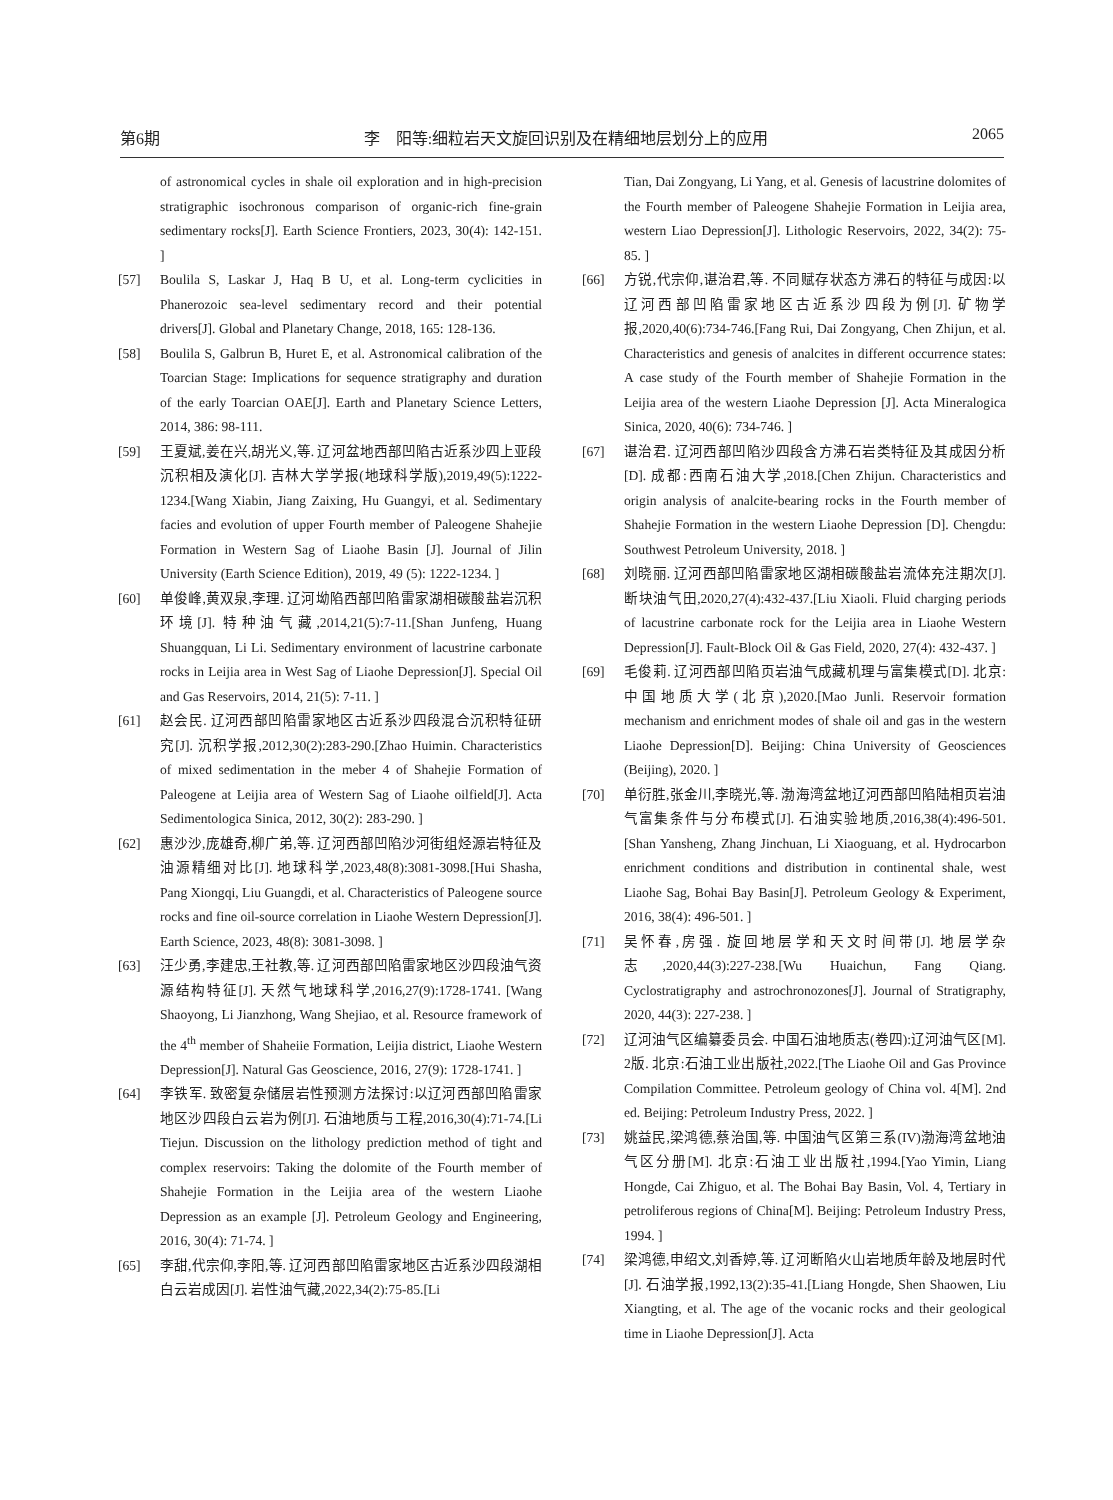第6期 李　阳等:细粒岩天文旋回识别及在精细地层划分上的应用 2065
of astronomical cycles in shale oil exploration and in high-precision stratigraphic isochronous comparison of organic-rich fine-grain sedimentary rocks[J]. Earth Science Frontiers, 2023, 30(4): 142-151. ]
[57] Boulila S, Laskar J, Haq B U, et al. Long-term cyclicities in Phanerozoic sea-level sedimentary record and their potential drivers[J]. Global and Planetary Change, 2018, 165: 128-136.
[58] Boulila S, Galbrun B, Huret E, et al. Astronomical calibration of the Toarcian Stage: Implications for sequence stratigraphy and duration of the early Toarcian OAE[J]. Earth and Planetary Science Letters, 2014, 386: 98-111.
[59] 王夏斌,姜在兴,胡光义,等. 辽河盆地西部凹陷古近系沙四上亚段沉积相及演化[J]. 吉林大学学报(地球科学版),2019,49(5):1222-1234.[Wang Xiabin, Jiang Zaixing, Hu Guangyi, et al. Sedimentary facies and evolution of upper Fourth member of Paleogene Shahejie Formation in Western Sag of Liaohe Basin [J]. Journal of Jilin University (Earth Science Edition), 2019, 49 (5): 1222-1234. ]
[60] 单俊峰,黄双泉,李理. 辽河坳陷西部凹陷雷家湖相碳酸盐岩沉积环境[J]. 特种油气藏,2014,21(5):7-11.[Shan Junfeng, Huang Shuangquan, Li Li. Sedimentary environment of lacustrine carbonate rocks in Leijia area in West Sag of Liaohe Depression[J]. Special Oil and Gas Reservoirs, 2014, 21(5): 7-11. ]
[61] 赵会民. 辽河西部凹陷雷家地区古近系沙四段混合沉积特征研究[J]. 沉积学报,2012,30(2):283-290.[Zhao Huimin. Characteristics of mixed sedimentation in the meber 4 of Shahejie Formation of Paleogene at Leijia area of Western Sag of Liaohe oilfield[J]. Acta Sedimentologica Sinica, 2012, 30(2): 283-290. ]
[62] 惠沙沙,庞雄奇,柳广弟,等. 辽河西部凹陷沙河街组烃源岩特征及油源精细对比[J]. 地球科学,2023,48(8):3081-3098.[Hui Shasha, Pang Xiongqi, Liu Guangdi, et al. Characteristics of Paleogene source rocks and fine oil-source correlation in Liaohe Western Depression[J]. Earth Science, 2023, 48(8): 3081-3098. ]
[63] 汪少勇,李建忠,王社教,等. 辽河西部凹陷雷家地区沙四段油气资源结构特征[J]. 天然气地球科学,2016,27(9):1728-1741. [Wang Shaoyong, Li Jianzhong, Wang Shejiao, et al. Resource framework of the 4<sup>th</sup> member of Shaheiie Formation, Leijia district, Liaohe Western Depression[J]. Natural Gas Geoscience, 2016, 27(9): 1728-1741. ]
[64] 李铁军. 致密复杂储层岩性预测方法探讨:以辽河西部凹陷雷家地区沙四段白云岩为例[J]. 石油地质与工程,2016,30(4):71-74.[Li Tiejun. Discussion on the lithology prediction method of tight and complex reservoirs: Taking the dolomite of the Fourth member of Shahejie Formation in the Leijia area of the western Liaohe Depression as an example [J]. Petroleum Geology and Engineering, 2016, 30(4): 71-74. ]
[65] 李甜,代宗仰,李阳,等. 辽河西部凹陷雷家地区古近系沙四段湖相白云岩成因[J]. 岩性油气藏,2022,34(2):75-85.[Li
Tian, Dai Zongyang, Li Yang, et al. Genesis of lacustrine dolomites of the Fourth member of Paleogene Shahejie Formation in Leijia area, western Liao Depression[J]. Lithologic Reservoirs, 2022, 34(2): 75-85. ]
[66] 方锐,代宗仰,谌治君,等. 不同赋存状态方沸石的特征与成因:以辽河西部凹陷雷家地区古近系沙四段为例[J]. 矿物学报,2020,40(6):734-746.[Fang Rui, Dai Zongyang, Chen Zhijun, et al. Characteristics and genesis of analcites in different occurrence states: A case study of the Fourth member of Shahejie Formation in the Leijia area of the western Liaohe Depression [J]. Acta Mineralogica Sinica, 2020, 40(6): 734-746. ]
[67] 谌治君. 辽河西部凹陷沙四段含方沸石岩类特征及其成因分析[D]. 成都:西南石油大学,2018.[Chen Zhijun. Characteristics and origin analysis of analcite-bearing rocks in the Fourth member of Shahejie Formation in the western Liaohe Depression [D]. Chengdu: Southwest Petroleum University, 2018. ]
[68] 刘晓丽. 辽河西部凹陷雷家地区湖相碳酸盐岩流体充注期次[J]. 断块油气田,2020,27(4):432-437.[Liu Xiaoli. Fluid charging periods of lacustrine carbonate rock for the Leijia area in Liaohe Western Depression[J]. Fault-Block Oil & Gas Field, 2020, 27(4): 432-437. ]
[69] 毛俊莉. 辽河西部凹陷页岩油气成藏机理与富集模式[D]. 北京:中国地质大学(北京),2020.[Mao Junli. Reservoir formation mechanism and enrichment modes of shale oil and gas in the western Liaohe Depression[D]. Beijing: China University of Geosciences (Beijing), 2020. ]
[70] 单衍胜,张金川,李晓光,等. 渤海湾盆地辽河西部凹陷陆相页岩油气富集条件与分布模式[J]. 石油实验地质,2016,38(4):496-501.[Shan Yansheng, Zhang Jinchuan, Li Xiaoguang, et al. Hydrocarbon enrichment conditions and distribution in continental shale, west Liaohe Sag, Bohai Bay Basin[J]. Petroleum Geology & Experiment, 2016, 38(4): 496-501. ]
[71] 吴怀春,房强. 旋回地层学和天文时间带[J]. 地层学杂志,2020,44(3):227-238.[Wu Huaichun, Fang Qiang. Cyclostratigraphy and astrochronozones[J]. Journal of Stratigraphy, 2020, 44(3): 227-238. ]
[72] 辽河油气区编纂委员会. 中国石油地质志(卷四):辽河油气区[M]. 2版. 北京:石油工业出版社,2022.[The Liaohe Oil and Gas Province Compilation Committee. Petroleum geology of China vol. 4[M]. 2nd ed. Beijing: Petroleum Industry Press, 2022. ]
[73] 姚益民,梁鸿德,蔡治国,等. 中国油气区第三系(IV)渤海湾盆地油气区分册[M]. 北京:石油工业出版社,1994.[Yao Yimin, Liang Hongde, Cai Zhiguo, et al. The Bohai Bay Basin, Vol. 4, Tertiary in petroliferous regions of China[M]. Beijing: Petroleum Industry Press, 1994. ]
[74] 梁鸿德,申绍文,刘香婷,等. 辽河断陷火山岩地质年龄及地层时代[J]. 石油学报,1992,13(2):35-41.[Liang Hongde, Shen Shaowen, Liu Xiangting, et al. The age of the vocanic rocks and their geological time in Liaohe Depression[J]. Acta